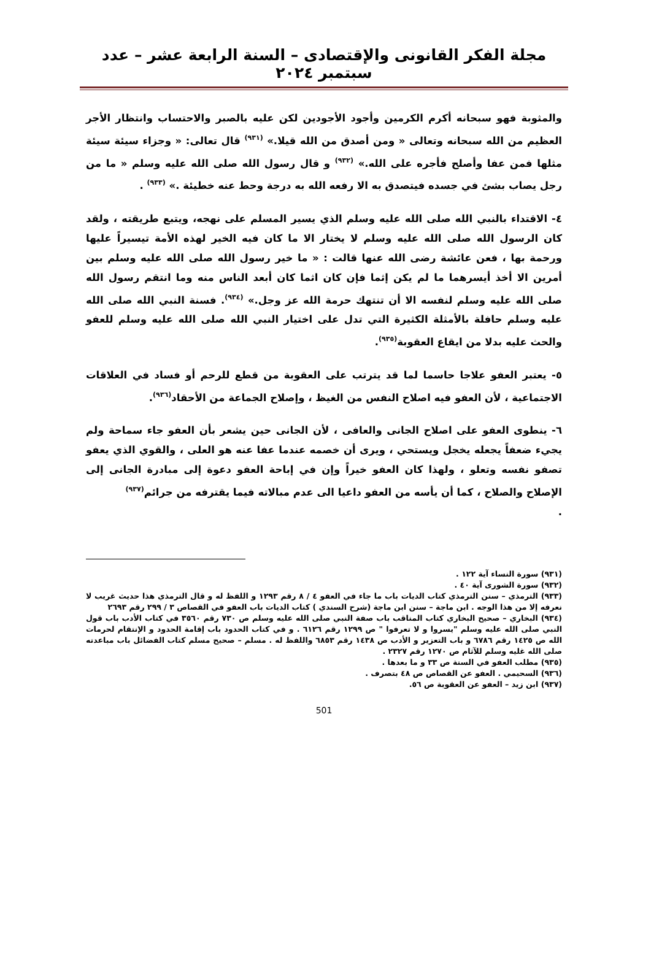مجلة الفكر القانونى والإقتصادى – السنة الرابعة عشر – عدد سبتمبر ٢٠٢٤
والمثوبة فهو سبحانه أكرم الكرمين وأجود الأجودين لكن عليه بالصبر والاحتساب وانتظار الأجر العظيم من الله سبحانه وتعالى « ومن أصدق من الله قيلا.» <sup>(٩٣١)</sup> قال تعالى: « وجزاء سيئة سيئة مثلها فمن عفا وأصلح فأجره على الله.» <sup>(٩٣٢)</sup> و قال رسول الله صلى الله عليه وسلم « ما من رجل يصاب بشئ في جسده فيتصدق به الا رفعه الله به درجة وحط عنه خطيئة .» <sup>(٩٣٣)</sup> .
٤- الاقتداء بالنبي الله صلى الله عليه وسلم الذي يسير المسلم على نهجه، ويتبع طريقته ، ولقد كان الرسول الله صلى الله عليه وسلم لا يختار الا ما كان فيه الخير لهذه الأمة تيسيراً عليها ورحمة بها ، فعن عائشة رضى الله عنها قالت : « ما خير رسول الله صلى الله عليه وسلم بين أمرين الا أخذ أيسرهما ما لم يكن إثما فإن كان اثما كان أبعد الناس منه وما انتقم رسول الله صلى الله عليه وسلم لنفسه الا أن تنتهك حرمة الله عز وجل.» <sup>(٩٣٤)</sup>. فسنة النبي الله صلى الله عليه وسلم حافلة بالأمثلة الكثيرة التي تدل على اختيار النبي الله صلى الله عليه وسلم للعفو والحث عليه بدلا من ايقاع العقوبة<sup>(٩٣٥)</sup>.
٥- يعتبر العفو علاجا حاسما لما قد يترتب على العقوبة من قطع للرحم أو فساد في العلاقات الاجتماعية ، لأن العفو فيه اصلاح النفس من الغيظ ، وإصلاح الجماعة من الأحقاد<sup>(٩٣٦)</sup>.
٦- ينطوى العفو على اصلاح الجانى والعافى ، لأن الجانى حين يشعر بأن العفو جاء سماحة ولم يجيء ضعفاً يجعله يخجل ويستحي ، ويرى أن خصمه عندما عفا عنه هو العلى ، والقوي الذي يعفو تصفو نفسه وتعلو ، ولهذا كان العفو خيراً وإن في إباحة العفو دعوة إلى مبادرة الجانى إلى الإصلاح والصلاح ، كما أن يأسه من العفو داعيا الى عدم مبالاته فيما يقترفه من جرائم<sup>(٩٣٧)</sup>
.
(٩٣١) سورة النساء آية ١٢٢ .
(٩٣٢) سورة الشورى آية ٤٠ .
(٩٣٣) الترمذي – سنن الترمذي كتاب الديات باب ما جاء في العفو ٤ / ٨ رقم ١٢٩٣ و اللفظ له و قال الترمذي هذا حديث غريب لا نعرفه إلا من هذا الوجه . ابن ماجة – سنن ابن ماجة (شرح السندي ) كتاب الديات باب العفو في القصاص ٣ / ٢٩٩ رقم ٢٦٩٣
(٩٣٤) البخاري – صحيح البخاري كتاب المناقب باب صفة النبي صلى الله عليه وسلم ص ٧٣٠ رقم ٣٥٦٠ في كتاب الأدب باب قول النبي صلى الله عليه وسلم "يسروا و لا تعرفوا " ص ١٢٩٩ رقم ٦١٢٦ . و في كتاب الحدود باب إقامة الحدود و الإنتقام لحرمات الله ص ١٤٢٥ رقم ٦٧٨٦ و باب التعزير و الأدب ص ١٤٣٨ رقم ٦٨٥٣ واللفظ له . مسلم – صحيح مسلم كتاب الفضائل باب مباعدته صلى الله غليه وسلم للآثام ص ١٢٧٠ رقم ٢٣٢٧ .
(٩٣٥) مطلب العفو في السنة ص ٣٣ و ما بعدها .
(٩٣٦) السحيمي . العفو عن القصاص ص ٤٨ بتصرف .
(٩٣٧) ابن زيد – العفو عن العقوبة ص ٥٦.
501